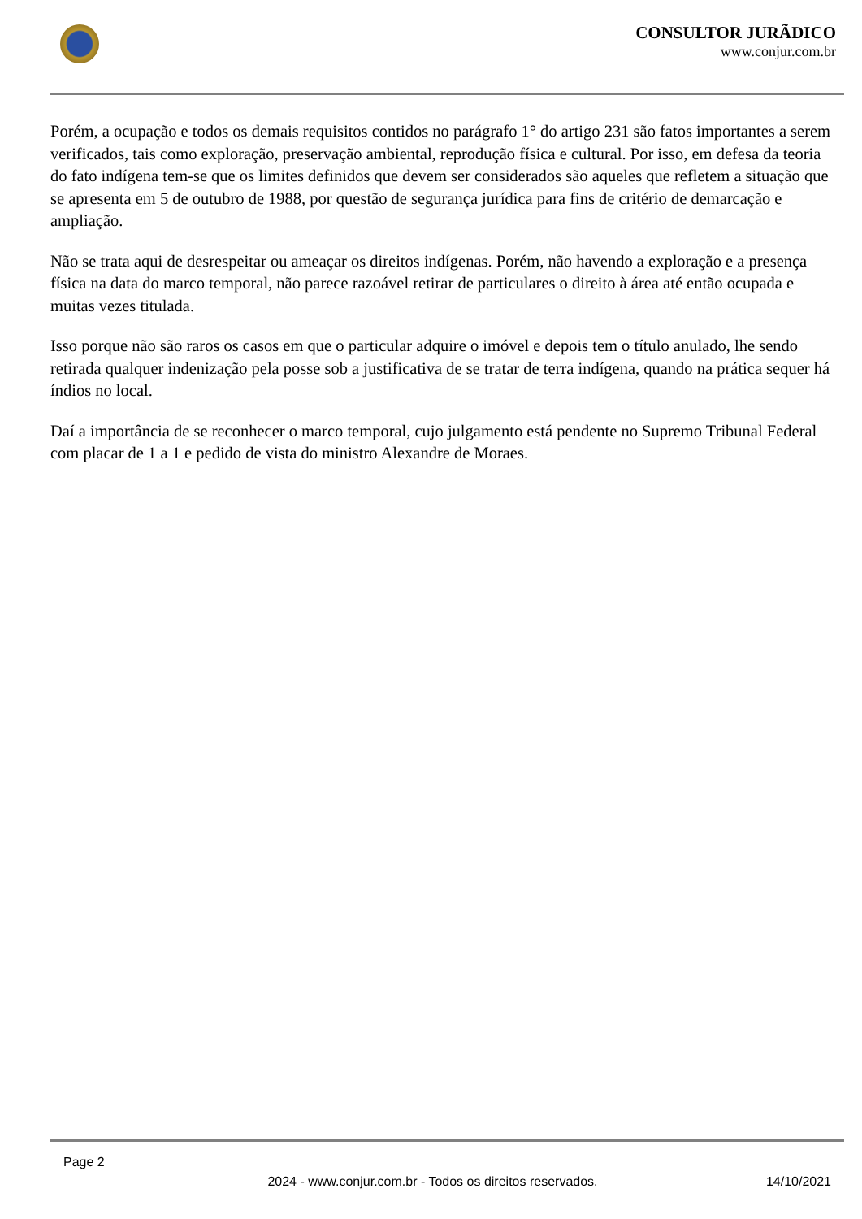CONSULTOR JURÃDICO
www.conjur.com.br
Porém, a ocupação e todos os demais requisitos contidos no parágrafo 1° do artigo 231 são fatos importantes a serem verificados, tais como exploração, preservação ambiental, reprodução física e cultural. Por isso, em defesa da teoria do fato indígena tem-se que os limites definidos que devem ser considerados são aqueles que refletem a situação que se apresenta em 5 de outubro de 1988, por questão de segurança jurídica para fins de critério de demarcação e ampliação.
Não se trata aqui de desrespeitar ou ameaçar os direitos indígenas. Porém, não havendo a exploração e a presença física na data do marco temporal, não parece razoável retirar de particulares o direito à área até então ocupada e muitas vezes titulada.
Isso porque não são raros os casos em que o particular adquire o imóvel e depois tem o título anulado, lhe sendo retirada qualquer indenização pela posse sob a justificativa de se tratar de terra indígena, quando na prática sequer há índios no local.
Daí a importância de se reconhecer o marco temporal, cujo julgamento está pendente no Supremo Tribunal Federal com placar de 1 a 1 e pedido de vista do ministro Alexandre de Moraes.
Page 2
2024 - www.conjur.com.br - Todos os direitos reservados. 14/10/2021